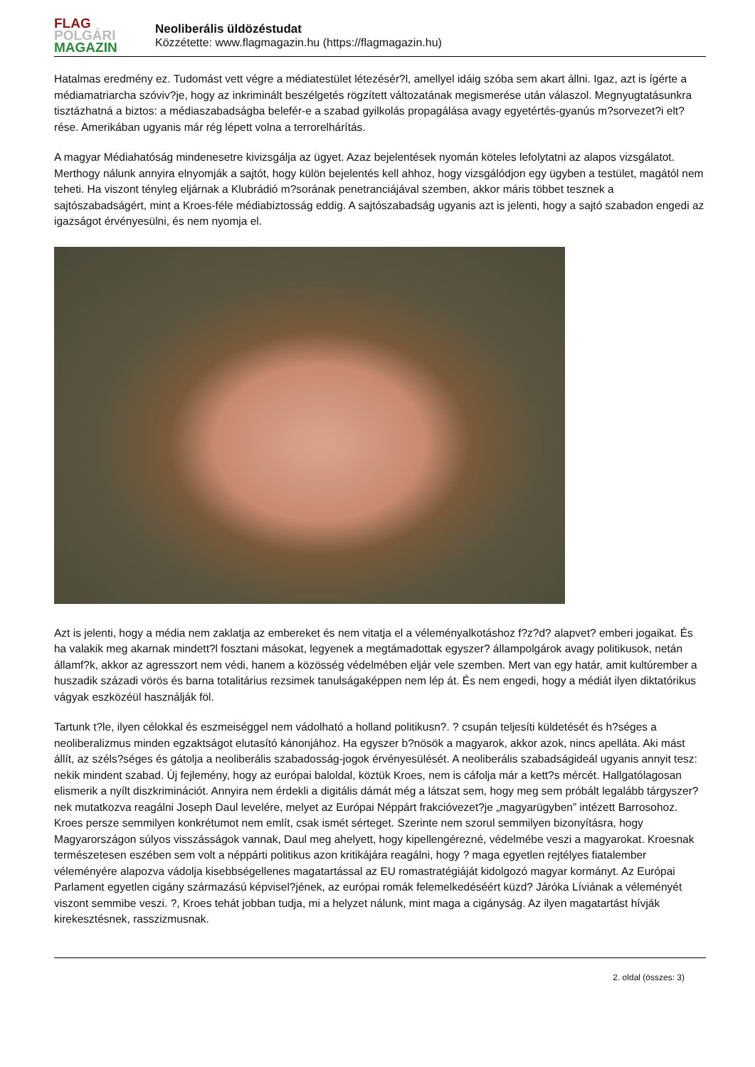FLAG
POLGÁRI
MAGAZIN
Neoliberális üldözéstudat
Közzétette: www.flagmagazin.hu (https://flagmagazin.hu)
Hatalmas eredmény ez. Tudomást vett végre a médiatestület létezésér?l, amellyel idáig szóba sem akart állni. Igaz, azt is ígérte a médiamatriarcha szóviv?je, hogy az inkriminált beszélgetés rögzített változatának megismerése után válaszol. Megnyugtatásunkra tisztázhatná a biztos: a médiaszabadságba belefér-e a szabad gyilkolás propagálása avagy egyetértés-gyanús m?sorvezet?i elt?rése. Amerikában ugyanis már rég lépett volna a terrorelhárítás.
A magyar Médiahatóság mindenesetre kivizsgálja az ügyet. Azaz bejelentések nyomán köteles lefolytatni az alapos vizsgálatot. Merthogy nálunk annyira elnyomják a sajtót, hogy külön bejelentés kell ahhoz, hogy vizsgálódjon egy ügyben a testület, magától nem teheti. Ha viszont tényleg eljárnak a Klubrádió m?sorának penetranciájával szemben, akkor máris többet tesznek a sajtószabadságért, mint a Kroes-féle médiabiztosság eddig. A sajtószabadság ugyanis azt is jelenti, hogy a sajtó szabadon engedi az igazságot érvényesülni, és nem nyomja el.
Azt is jelenti, hogy a média nem zaklatja az embereket és nem vitatja el a véleményalkotáshoz f?z?d? alapvet? emberi jogaikat. És ha valakik meg akarnak mindett?l fosztani másokat, legyenek a megtámadottak egyszer? állampolgárok avagy politikusok, netán államf?k, akkor az agresszort nem védi, hanem a közösség védelmében eljár vele szemben. Mert van egy határ, amit kultúrember a huszadik századi vörös és barna totalitárius rezsimek tanulságaképpen nem lép át. És nem engedi, hogy a médiát ilyen diktatórikus vágyak eszközéül használják föl.
Tartunk t?le, ilyen célokkal és eszmeiséggel nem vádolható a holland politikusn?. ? csupán teljesíti küldetését és h?séges a neoliberalizmus minden egzaktságot elutasító kánonjához. Ha egyszer b?nösök a magyarok, akkor azok, nincs apelláta. Aki mást állít, az széls?séges és gátolja a neoliberális szabadosság-jogok érvényesülését. A neoliberális szabadságideál ugyanis annyit tesz: nekik mindent szabad. Új fejlemény, hogy az európai baloldal, köztük Kroes, nem is cáfolja már a kett?s mércét. Hallgatólagosan elismerik a nyílt diszkriminációt. Annyira nem érdekli a digitális dámát még a látszat sem, hogy meg sem próbált legalább tárgyszer?nek mutatkozva reagálni Joseph Daul levelére, melyet az Európai Néppárt frakcióvezet?je „magyarügyben” intézett Barrosohoz. Kroes persze semmilyen konkrétumot nem említ, csak ismét sérteget. Szerinte nem szorul semmilyen bizonyításra, hogy Magyarországon súlyos visszásságok vannak, Daul meg ahelyett, hogy kipellengérezné, védelmébe veszi a magyarokat. Kroesnak természetesen eszében sem volt a néppárti politikus azon kritikájára reagálni, hogy ? maga egyetlen rejtélyes fiatalember véleményére alapozva vádolja kisebbségellenes magatartással az EU romastratégiáját kidolgozó magyar kormányt. Az Európai Parlament egyetlen cigány származású képvisel?jének, az európai romák felemelkedéséért küzd? Járóka Líviának a véleményét viszont semmibe veszi. ?, Kroes tehát jobban tudja, mi a helyzet nálunk, mint maga a cigányság. Az ilyen magatartást hívják kirekesztésnek, rasszizmusnak.
2. oldal (összes: 3)